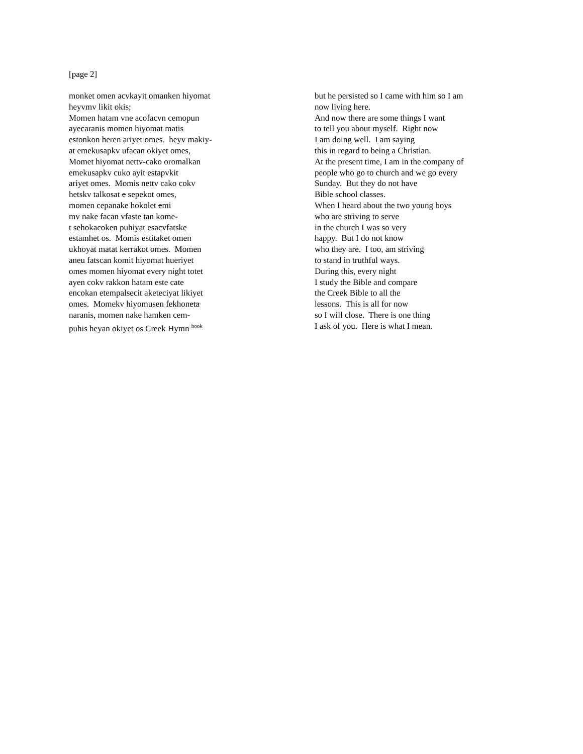[page 2]
monket omen acvkayit omanken hiyomat
heyvmv likit okis;
Momen hatam vne acofacvn cemopun
ayecaranis momen hiyomat matis
estonkon heren ariyet omes. heyv makiy-
at emekusapkv ufacan okiyet omes,
Momet hiyomat nettv-cako oromalkan
emekusapkv cuko ayit estapvkit
ariyet omes. Momis nettv cako cokv
hetskv talkosat e sepekot omes,
momen cepanake hokolet emi
mv nake facan vfaste tan kome-
t sehokacoken puhiyat esacvfatske
estamhet os. Momis estitaket omen
ukhoyat matat kerrakot omes. Momen
aneu fatscan komit hiyomat hueriyet
omes momen hiyomat every night totet
ayen cokv rakkon hatam este cate
encokan etempalsecit aketeciyat likiyet
omes. Momekv hiyomusen fekhoneta
naranis, momen nake hamken cem-
puhis heyan okiyet os Creek Hymn <sup>book</sup>
but he persisted so I came with him so I am
now living here.
And now there are some things I want
to tell you about myself. Right now
I am doing well. I am saying
this in regard to being a Christian.
At the present time, I am in the company of
people who go to church and we go every
Sunday. But they do not have
Bible school classes.
When I heard about the two young boys
who are striving to serve
in the church I was so very
happy. But I do not know
who they are. I too, am striving
to stand in truthful ways.
During this, every night
I study the Bible and compare
the Creek Bible to all the
lessons. This is all for now
so I will close. There is one thing
I ask of you. Here is what I mean.